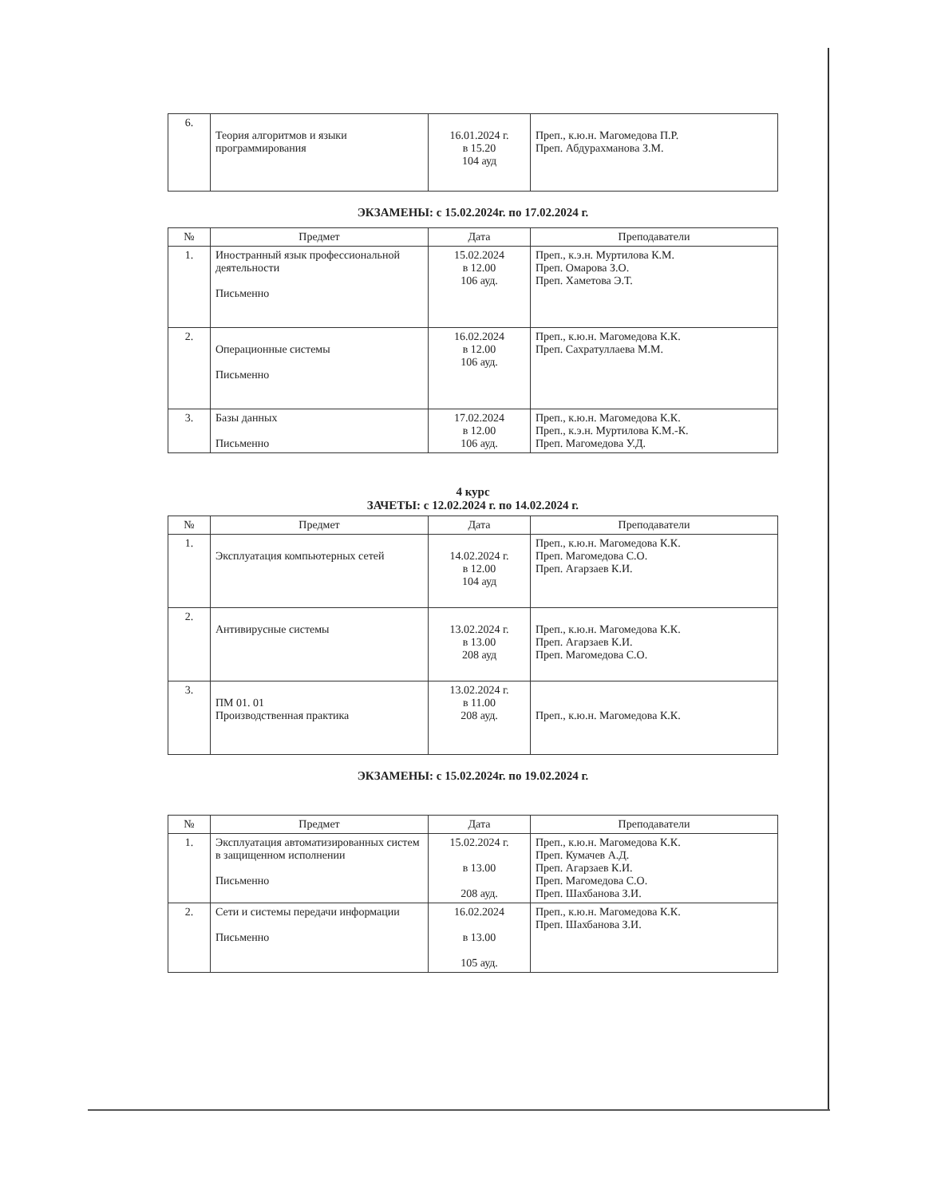| 6. | Теория алгоритмов и языки программирования | 16.01.2024 г. в 15.20 104 ауд | Преп., к.ю.н. Магомедова П.Р. Преп. Абдурахманова З.М. |
ЭКЗАМЕНЫ: с 15.02.2024г. по 17.02.2024 г.
| № | Предмет | Дата | Преподаватели |
| --- | --- | --- | --- |
| 1. | Иностранный язык профессиональной деятельности Письменно | 15.02.2024 в 12.00 106 ауд. | Преп., к.э.н. Муртилова К.М. Преп. Омарова З.О. Преп. Хаметова Э.Т. |
| 2. | Операционные системы Письменно | 16.02.2024 в 12.00 106 ауд. | Преп., к.ю.н. Магомедова К.К. Преп. Сахратуллаева М.М. |
| 3. | Базы данных Письменно | 17.02.2024 в 12.00 106 ауд. | Преп., к.ю.н. Магомедова К.К. Преп., к.э.н. Муртилова К.М.-К. Преп. Магомедова У.Д. |
4 курс
ЗАЧЕТЫ: с 12.02.2024 г. по 14.02.2024 г.
| № | Предмет | Дата | Преподаватели |
| --- | --- | --- | --- |
| 1. | Эксплуатация компьютерных сетей | 14.02.2024 г. в 12.00 104 ауд | Преп., к.ю.н. Магомедова К.К. Преп. Магомедова С.О. Преп. Агарзаев К.И. |
| 2. | Антивирусные системы | 13.02.2024 г. в 13.00 208 ауд | Преп., к.ю.н. Магомедова К.К. Преп. Агарзаев К.И. Преп. Магомедова С.О. |
| 3. | ПМ 01. 01 Производственная практика | 13.02.2024 г. в 11.00 208 ауд. | Преп., к.ю.н. Магомедова К.К. |
ЭКЗАМЕНЫ: с 15.02.2024г. по 19.02.2024 г.
| № | Предмет | Дата | Преподаватели |
| --- | --- | --- | --- |
| 1. | Эксплуатация автоматизированных систем в защищенном исполнении Письменно | 15.02.2024 г. в 13.00 208 ауд. | Преп., к.ю.н. Магомедова К.К. Преп. Кумачев А.Д. Преп. Агарзаев К.И. Преп. Магомедова С.О. Преп. Шахбанова З.И. |
| 2. | Сети и системы передачи информации Письменно | 16.02.2024 в 13.00 105 ауд. | Преп., к.ю.н. Магомедова К.К. Преп. Шахбанова З.И. |